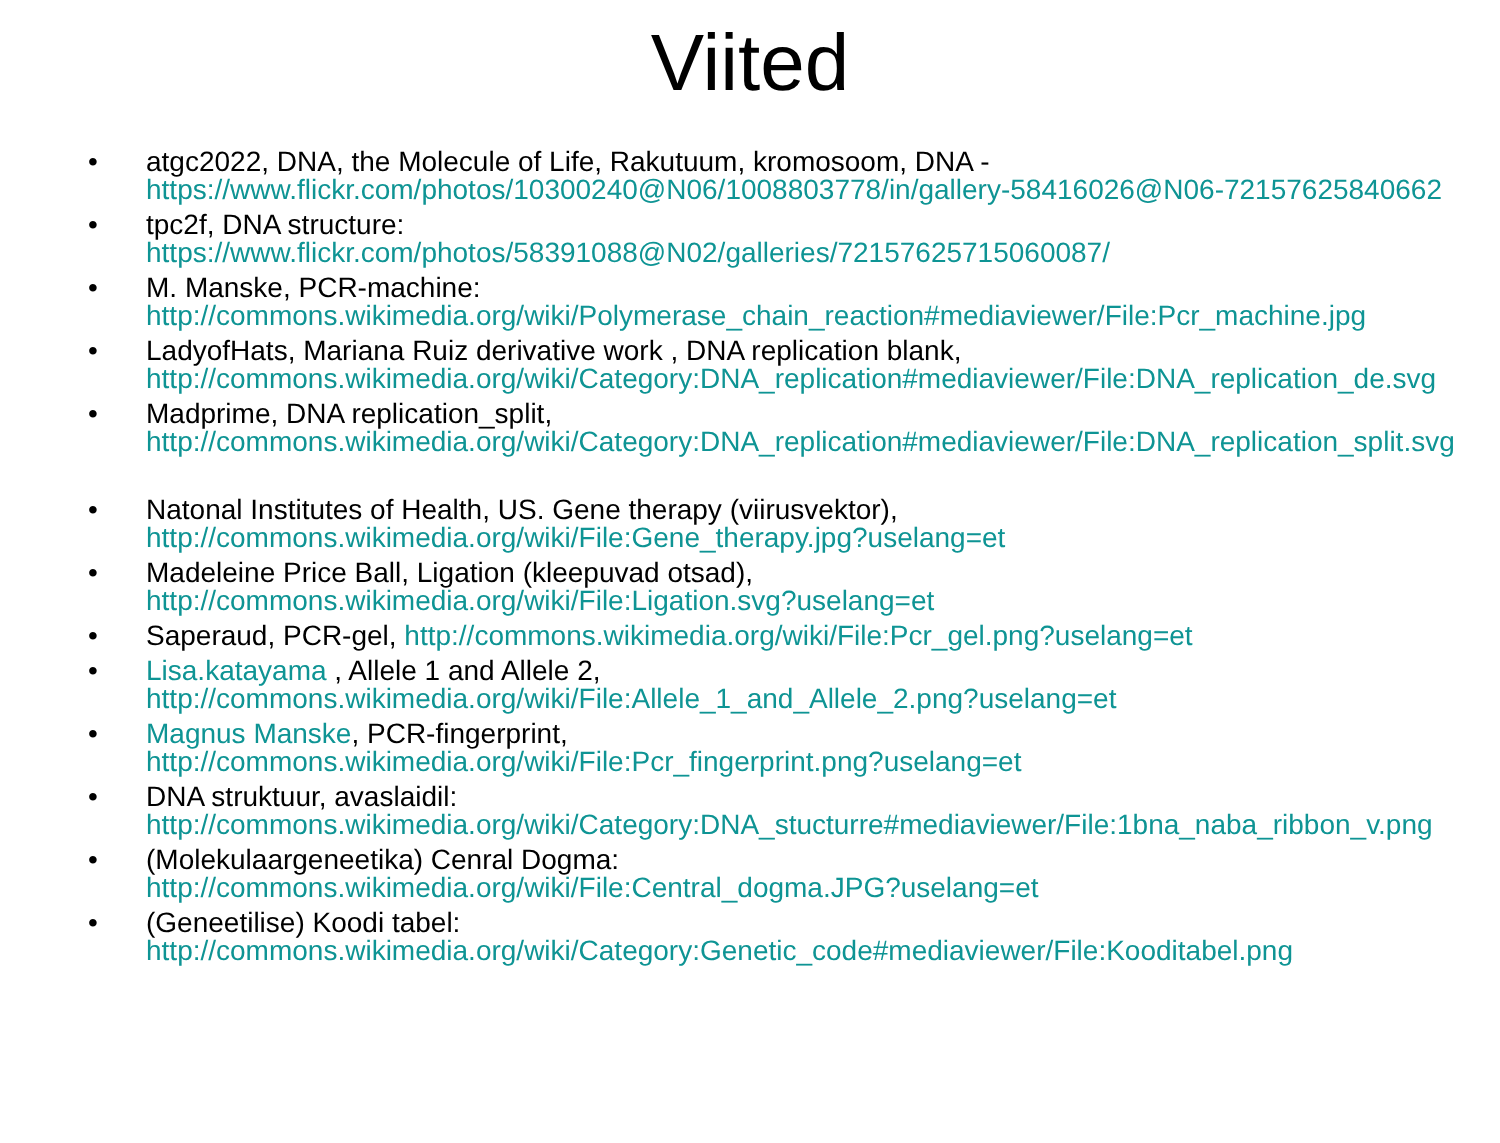Viited
• atgc2022, DNA, the Molecule of Life, Rakutuum, kromosoom, DNA -
https://www.flickr.com/photos/10300240@N06/1008803778/in/gallery-58416026@N06-72157625840662
• tpc2f, DNA structure:
https://www.flickr.com/photos/58391088@N02/galleries/72157625715060087/
• M. Manske, PCR-machine:
http://commons.wikimedia.org/wiki/Polymerase_chain_reaction#mediaviewer/File:Pcr_machine.jpg
• LadyofHats, Mariana Ruiz derivative work , DNA replication blank,
http://commons.wikimedia.org/wiki/Category:DNA_replication#mediaviewer/File:DNA_replication_de.svg
• Madprime, DNA replication_split,
http://commons.wikimedia.org/wiki/Category:DNA_replication#mediaviewer/File:DNA_replication_split.svg
• Natonal Institutes of Health, US. Gene therapy (viirusvektor),
http://commons.wikimedia.org/wiki/File:Gene_therapy.jpg?uselang=et
• Madeleine Price Ball, Ligation (kleepuvad otsad),
http://commons.wikimedia.org/wiki/File:Ligation.svg?uselang=et
• Saperaud, PCR-gel, http://commons.wikimedia.org/wiki/File:Pcr_gel.png?uselang=et
• Lisa.katayama , Allele 1 and Allele 2,
http://commons.wikimedia.org/wiki/File:Allele_1_and_Allele_2.png?uselang=et
• Magnus Manske, PCR-fingerprint,
http://commons.wikimedia.org/wiki/File:Pcr_fingerprint.png?uselang=et
• DNA struktuur, avaslaidil:
http://commons.wikimedia.org/wiki/Category:DNA_stucturre#mediaviewer/File:1bna_naba_ribbon_v.png
• (Molekulaargeneetika) Cenral Dogma:
http://commons.wikimedia.org/wiki/File:Central_dogma.JPG?uselang=et
• (Geneetilise) Koodi tabel:
http://commons.wikimedia.org/wiki/Category:Genetic_code#mediaviewer/File:Kooditabel.png